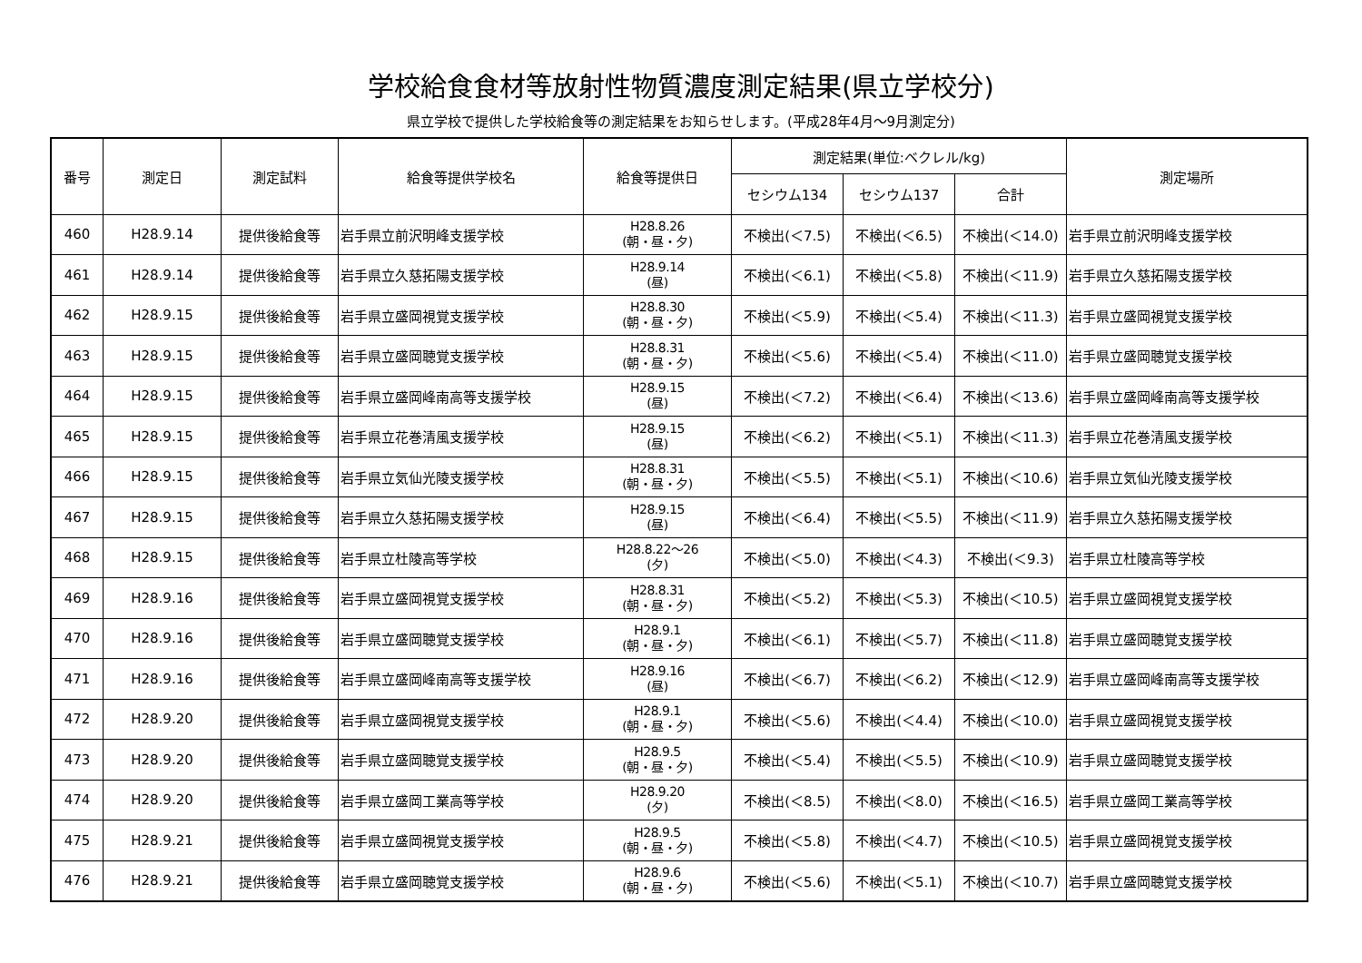学校給食食材等放射性物質濃度測定結果(県立学校分)
県立学校で提供した学校給食等の測定結果をお知らせします。(平成28年4月～9月測定分)
| 番号 | 測定日 | 測定試料 | 給食等提供学校名 | 給食等提供日 | 測定結果(単位:ベクレル/kg) | | | 測定場所 |
| --- | --- | --- | --- | --- | --- | --- | --- | --- |
| | | | | | セシウム134 | セシウム137 | 合計 | |
| 460 | H28.9.14 | 提供後給食等 | 岩手県立前沢明峰支援学校 | H28.8.26 (朝・昼・夕) | 不検出(＜7.5) | 不検出(＜6.5) | 不検出(＜14.0) | 岩手県立前沢明峰支援学校 |
| 461 | H28.9.14 | 提供後給食等 | 岩手県立久慈拓陽支援学校 | H28.9.14 (昼) | 不検出(＜6.1) | 不検出(＜5.8) | 不検出(＜11.9) | 岩手県立久慈拓陽支援学校 |
| 462 | H28.9.15 | 提供後給食等 | 岩手県立盛岡視覚支援学校 | H28.8.30 (朝・昼・夕) | 不検出(＜5.9) | 不検出(＜5.4) | 不検出(＜11.3) | 岩手県立盛岡視覚支援学校 |
| 463 | H28.9.15 | 提供後給食等 | 岩手県立盛岡聴覚支援学校 | H28.8.31 (朝・昼・夕) | 不検出(＜5.6) | 不検出(＜5.4) | 不検出(＜11.0) | 岩手県立盛岡聴覚支援学校 |
| 464 | H28.9.15 | 提供後給食等 | 岩手県立盛岡峰南高等支援学校 | H28.9.15 (昼) | 不検出(＜7.2) | 不検出(＜6.4) | 不検出(＜13.6) | 岩手県立盛岡峰南高等支援学校 |
| 465 | H28.9.15 | 提供後給食等 | 岩手県立花巻清風支援学校 | H28.9.15 (昼) | 不検出(＜6.2) | 不検出(＜5.1) | 不検出(＜11.3) | 岩手県立花巻清風支援学校 |
| 466 | H28.9.15 | 提供後給食等 | 岩手県立気仙光陵支援学校 | H28.8.31 (朝・昼・夕) | 不検出(＜5.5) | 不検出(＜5.1) | 不検出(＜10.6) | 岩手県立気仙光陵支援学校 |
| 467 | H28.9.15 | 提供後給食等 | 岩手県立久慈拓陽支援学校 | H28.9.15 (昼) | 不検出(＜6.4) | 不検出(＜5.5) | 不検出(＜11.9) | 岩手県立久慈拓陽支援学校 |
| 468 | H28.9.15 | 提供後給食等 | 岩手県立杜陵高等学校 | H28.8.22～26 (夕) | 不検出(＜5.0) | 不検出(＜4.3) | 不検出(＜9.3) | 岩手県立杜陵高等学校 |
| 469 | H28.9.16 | 提供後給食等 | 岩手県立盛岡視覚支援学校 | H28.8.31 (朝・昼・夕) | 不検出(＜5.2) | 不検出(＜5.3) | 不検出(＜10.5) | 岩手県立盛岡視覚支援学校 |
| 470 | H28.9.16 | 提供後給食等 | 岩手県立盛岡聴覚支援学校 | H28.9.1 (朝・昼・夕) | 不検出(＜6.1) | 不検出(＜5.7) | 不検出(＜11.8) | 岩手県立盛岡聴覚支援学校 |
| 471 | H28.9.16 | 提供後給食等 | 岩手県立盛岡峰南高等支援学校 | H28.9.16 (昼) | 不検出(＜6.7) | 不検出(＜6.2) | 不検出(＜12.9) | 岩手県立盛岡峰南高等支援学校 |
| 472 | H28.9.20 | 提供後給食等 | 岩手県立盛岡視覚支援学校 | H28.9.1 (朝・昼・夕) | 不検出(＜5.6) | 不検出(＜4.4) | 不検出(＜10.0) | 岩手県立盛岡視覚支援学校 |
| 473 | H28.9.20 | 提供後給食等 | 岩手県立盛岡聴覚支援学校 | H28.9.5 (朝・昼・夕) | 不検出(＜5.4) | 不検出(＜5.5) | 不検出(＜10.9) | 岩手県立盛岡聴覚支援学校 |
| 474 | H28.9.20 | 提供後給食等 | 岩手県立盛岡工業高等学校 | H28.9.20 (夕) | 不検出(＜8.5) | 不検出(＜8.0) | 不検出(＜16.5) | 岩手県立盛岡工業高等学校 |
| 475 | H28.9.21 | 提供後給食等 | 岩手県立盛岡視覚支援学校 | H28.9.5 (朝・昼・夕) | 不検出(＜5.8) | 不検出(＜4.7) | 不検出(＜10.5) | 岩手県立盛岡視覚支援学校 |
| 476 | H28.9.21 | 提供後給食等 | 岩手県立盛岡聴覚支援学校 | H28.9.6 (朝・昼・夕) | 不検出(＜5.6) | 不検出(＜5.1) | 不検出(＜10.7) | 岩手県立盛岡聴覚支援学校 |